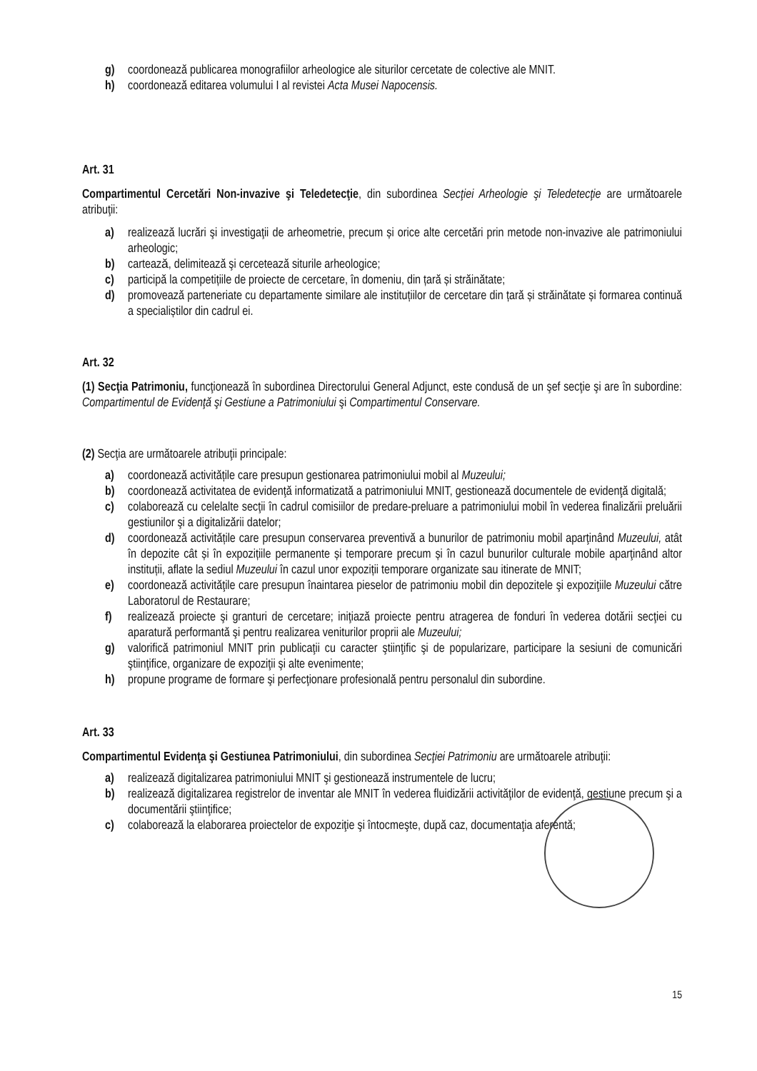g) coordonează publicarea monografiilor arheologice ale siturilor cercetate de colective ale MNIT.
h) coordonează editarea volumului I al revistei Acta Musei Napocensis.
Art. 31
Compartimentul Cercetări Non-invazive şi Teledetecţie, din subordinea Secţiei Arheologie şi Teledetecţie are următoarele atribuţii:
a) realizează lucrări şi investigaţii de arheometrie, precum și orice alte cercetări prin metode non-invazive ale patrimoniului arheologic;
b) carteazǎ, delimitează şi cercetează siturile arheologice;
c) participă la competițiile de proiecte de cercetare, în domeniu, din țară și străinătate;
d) promovează parteneriate cu departamente similare ale instituțiilor de cercetare din țară și străinătate și formarea continuă a specialiștilor din cadrul ei.
Art. 32
(1) Secţia Patrimoniu, funcţionează în subordinea Directorului General Adjunct, este condusă de un şef secţie şi are în subordine: Compartimentul de Evidenţă şi Gestiune a Patrimoniului şi Compartimentul Conservare.
(2) Secţia are următoarele atribuţii principale:
a) coordonează activitățile care presupun gestionarea patrimoniului mobil al Muzeului;
b) coordonează activitatea de evidenţă informatizată a patrimoniului MNIT, gestionează documentele de evidenţă digitală;
c) colaborează cu celelalte secţii în cadrul comisiilor de predare-preluare a patrimoniului mobil în vederea finalizării preluării gestiunilor şi a digitalizării datelor;
d) coordonează activitățile care presupun conservarea preventivă a bunurilor de patrimoniu mobil aparţinând Muzeului, atât în depozite cât și în expozițiile permanente și temporare precum și în cazul bunurilor culturale mobile aparţinând altor instituții, aflate la sediul Muzeului în cazul unor expoziții temporare organizate sau itinerate de MNIT;
e) coordonează activităţile care presupun înaintarea pieselor de patrimoniu mobil din depozitele şi expoziţiile Muzeului către Laboratorul de Restaurare;
f) realizează proiecte şi granturi de cercetare; iniţiază proiecte pentru atragerea de fonduri în vederea dotării secţiei cu aparatură performantă şi pentru realizarea veniturilor proprii ale Muzeului;
g) valorifică patrimoniul MNIT prin publicaţii cu caracter ştiinţific şi de popularizare, participare la sesiuni de comunicări ştiinţifice, organizare de expoziţii şi alte evenimente;
h) propune programe de formare şi perfecţionare profesională pentru personalul din subordine.
Art. 33
Compartimentul Evidenţa şi Gestiunea Patrimoniului, din subordinea Secţiei Patrimoniu are următoarele atribuţii:
a) realizează digitalizarea patrimoniului MNIT şi gestionează instrumentele de lucru;
b) realizează digitalizarea registrelor de inventar ale MNIT în vederea fluidizării activităţilor de evidenţă, gestiune precum şi a documentării ştiinţifice;
c) colaborează la elaborarea proiectelor de expoziţie şi întocmeşte, după caz, documentaţia aferentă;
15